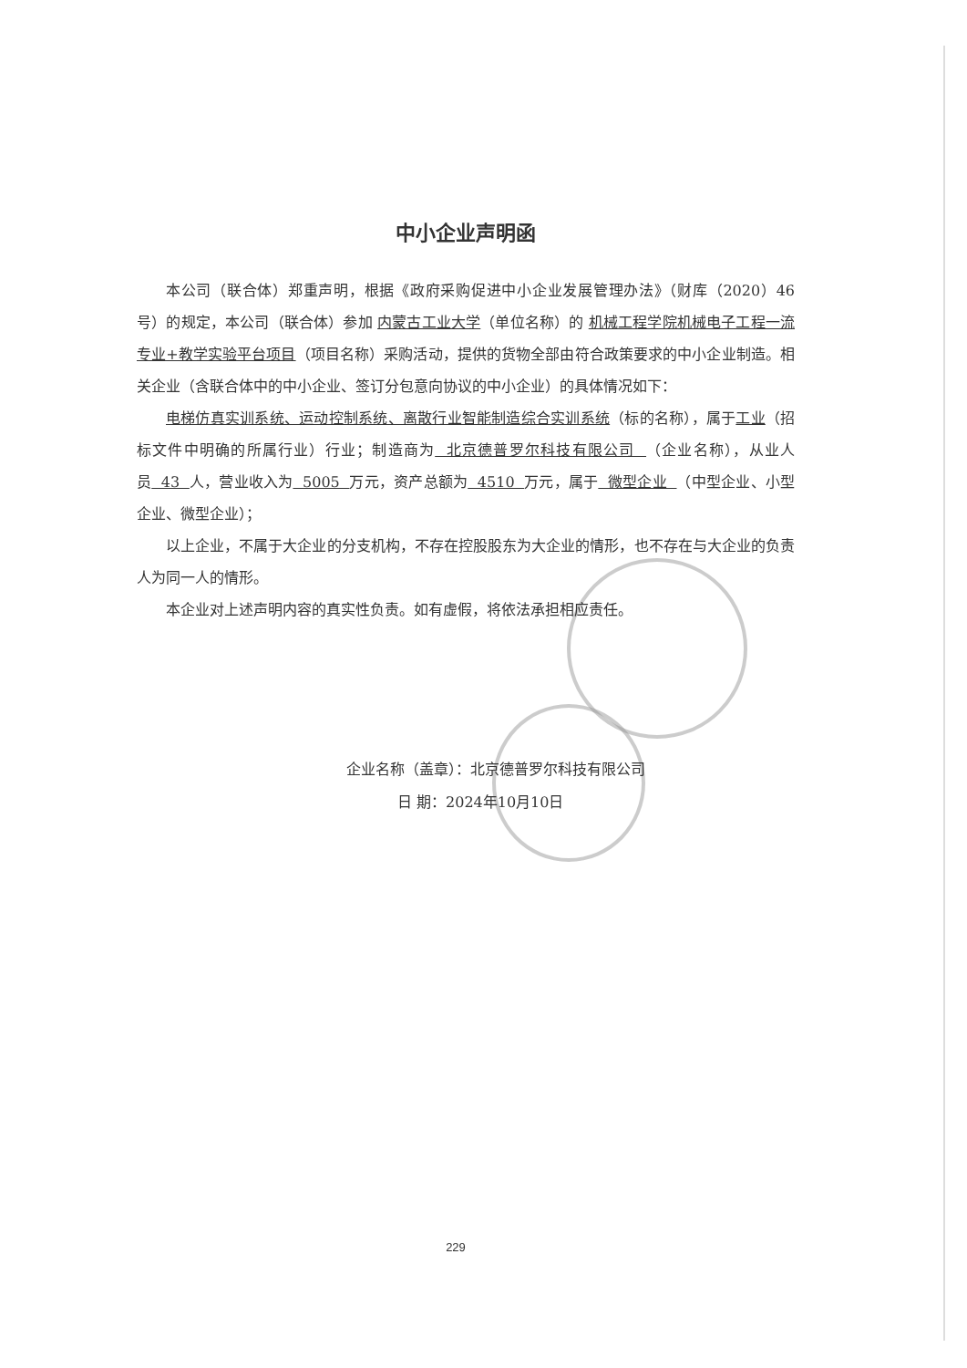中小企业声明函
本公司（联合体）郑重声明，根据《政府采购促进中小企业发展管理办法》（财库（2020）46 号）的规定，本公司（联合体）参加 内蒙古工业大学（单位名称）的 机械工程学院机械电子工程一流专业+教学实验平台项目（项目名称）采购活动，提供的货物全部由符合政策要求的中小企业制造。相关企业（含联合体中的中小企业、签订分包意向协议的中小企业）的具体情况如下：
电梯仿真实训系统、运动控制系统、离散行业智能制造综合实训系统（标的名称），属于工业（招标文件中明确的所属行业）行业；制造商为 北京德普罗尔科技有限公司 （企业名称），从业人员 43 人，营业收入为 5005 万元，资产总额为 4510 万元，属于 微型企业 （中型企业、小型企业、微型企业）；
以上企业，不属于大企业的分支机构，不存在控股股东为大企业的情形，也不存在与大企业的负责人为同一人的情形。
本企业对上述声明内容的真实性负责。如有虚假，将依法承担相应责任。
企业名称（盖章）：北京德普罗尔科技有限公司
日 期：2024年10月10日
229